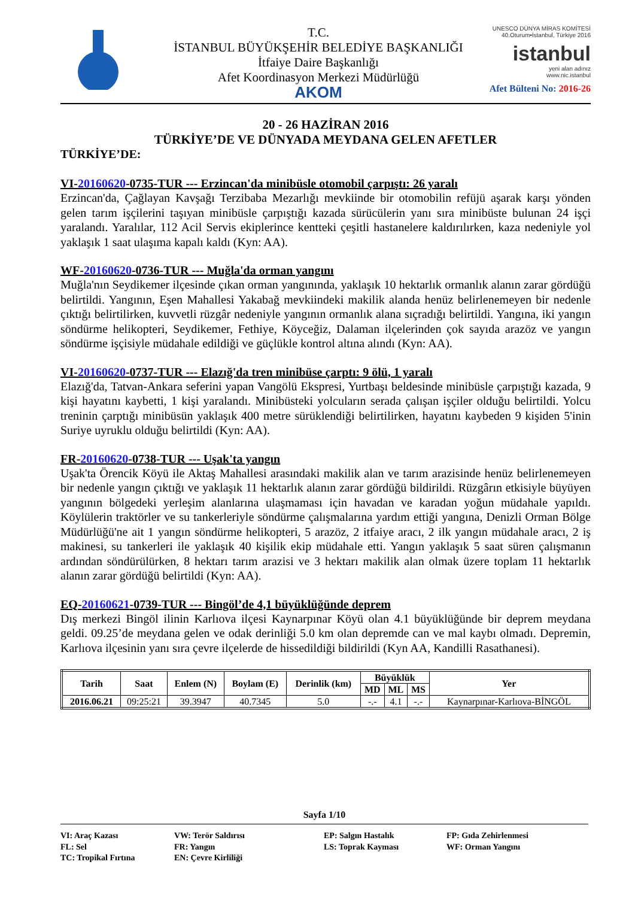T.C.
İSTANBUL BÜYÜKŞEHİR BELEDİYE BAŞKANLIĞI
İtfaiye Daire Başkanlığı
Afet Koordinasyon Merkezi Müdürlüğü
AKOM
UNESCO DÜNYA MİRAS KOMİTESİ
40.Oturum•İstanbul, Türkiye 2016
istanbul
yeni alan adınız
www.nic.istanbul
Afet Bülteni No: 2016-26
20 - 26 HAZİRAN 2016
TÜRKİYE’DE VE DÜNYADA MEYDANA GELEN AFETLER
TÜRKİYE’DE:
VI-20160620-0735-TUR --- Erzincan'da minibüsle otomobil çarpıştı: 26 yaralı
Erzincan'da, Çağlayan Kavşağı Terzibaba Mezarlığı mevkiinde bir otomobilin refüjü aşarak karşı yönden gelen tarım işçilerini taşıyan minibüsle çarpıştığı kazada sürücülerin yanı sıra minibüste bulunan 24 işçi yaralandı. Yaralılar, 112 Acil Servis ekiplerince kentteki çeşitli hastanelere kaldırılırken, kaza nedeniyle yol yaklaşık 1 saat ulaşıma kapalı kaldı (Kyn: AA).
WF-20160620-0736-TUR --- Muğla'da orman yangını
Muğla'nın Seydikemer ilçesinde çıkan orman yangınında, yaklaşık 10 hektarlık ormanlık alanın zarar gördüğü belirtildi. Yangının, Eşen Mahallesi Yakabağ mevkiindeki makilik alanda henüz belirlenemeyen bir nedenle çıktığı belirtilirken, kuvvetli rüzgâr nedeniyle yangının ormanlık alana sıçradığı belirtildi. Yangına, iki yangın söndürme helikopteri, Seydikemer, Fethiye, Köyceğiz, Dalaman ilçelerinden çok sayıda arazöz ve yangın söndürme işçisiyle müdahale edildiği ve güçlükle kontrol altına alındı (Kyn: AA).
VI-20160620-0737-TUR --- Elazığ'da tren minibüse çarptı: 9 ölü, 1 yaralı
Elazığ'da, Tatvan-Ankara seferini yapan Vangölü Ekspresi, Yurtbaşı beldesinde minibüsle çarpıştığı kazada, 9 kişi hayatını kaybetti, 1 kişi yaralandı. Minibüsteki yolcuların serada çalışan işçiler olduğu belirtildi. Yolcu treninin çarptığı minibüsün yaklaşık 400 metre sürüklendiği belirtilirken, hayatını kaybeden 9 kişiden 5'inin Suriye uyruklu olduğu belirtildi (Kyn: AA).
FR-20160620-0738-TUR --- Uşak'ta yangın
Uşak'ta Örencik Köyü ile Aktaş Mahallesi arasındaki makilik alan ve tarım arazisinde henüz belirlenemeyen bir nedenle yangın çıktığı ve yaklaşık 11 hektarlık alanın zarar gördüğü bildirildi. Rüzgârın etkisiyle büyüyen yangının bölgedeki yerleşim alanlarına ulaşmaması için havadan ve karadan yoğun müdahale yapıldı. Köylülerin traktörler ve su tankerleriyle söndürme çalışmalarına yardım ettiği yangına, Denizli Orman Bölge Müdürlüğü'ne ait 1 yangın söndürme helikopteri, 5 arazöz, 2 itfaiye aracı, 2 ilk yangın müdahale aracı, 2 iş makinesi, su tankerleri ile yaklaşık 40 kişilik ekip müdahale etti. Yangın yaklaşık 5 saat süren çalışmanın ardından söndürülürken, 8 hektarı tarım arazisi ve 3 hektarı makilik alan olmak üzere toplam 11 hektarlık alanın zarar gördüğü belirtildi (Kyn: AA).
EQ-20160621-0739-TUR --- Bingöl’de 4,1 büyüklüğünde deprem
Dış merkezi Bingöl ilinin Karlıova ilçesi Kaynarpınar Köyü olan 4.1 büyüklüğünde bir deprem meydana geldi. 09.25’de meydana gelen ve odak derinliği 5.0 km olan depremde can ve mal kaybı olmadı. Depremin, Karlıova ilçesinin yanı sıra çevre ilçelerde de hissedildiği bildirildi (Kyn AA, Kandilli Rasathanesi).
| Tarih | Saat | Enlem (N) | Boylam (E) | Derinlik (km) | Büyüklük | | | Yer |
| --- | --- | --- | --- | --- | --- | --- | --- | --- |
| | | | | | MD | ML | MS | |
| 2016.06.21 | 09:25:21 | 39.3947 | 40.7345 | 5.0 | -.- | 4.1 | -.- | Kaynarpınar-Karlıova-BİNGÖL |
Sayfa 1/10
VI: Araç Kazası
VW: Terör Saldırısı
EP: Salgın Hastalık
FP: Gıda Zehirlenmesi
FL: Sel
FR: Yangın
LS: Toprak Kayması
WF: Orman Yangını
TC: Tropikal Fırtına
EN: Çevre Kirliliği